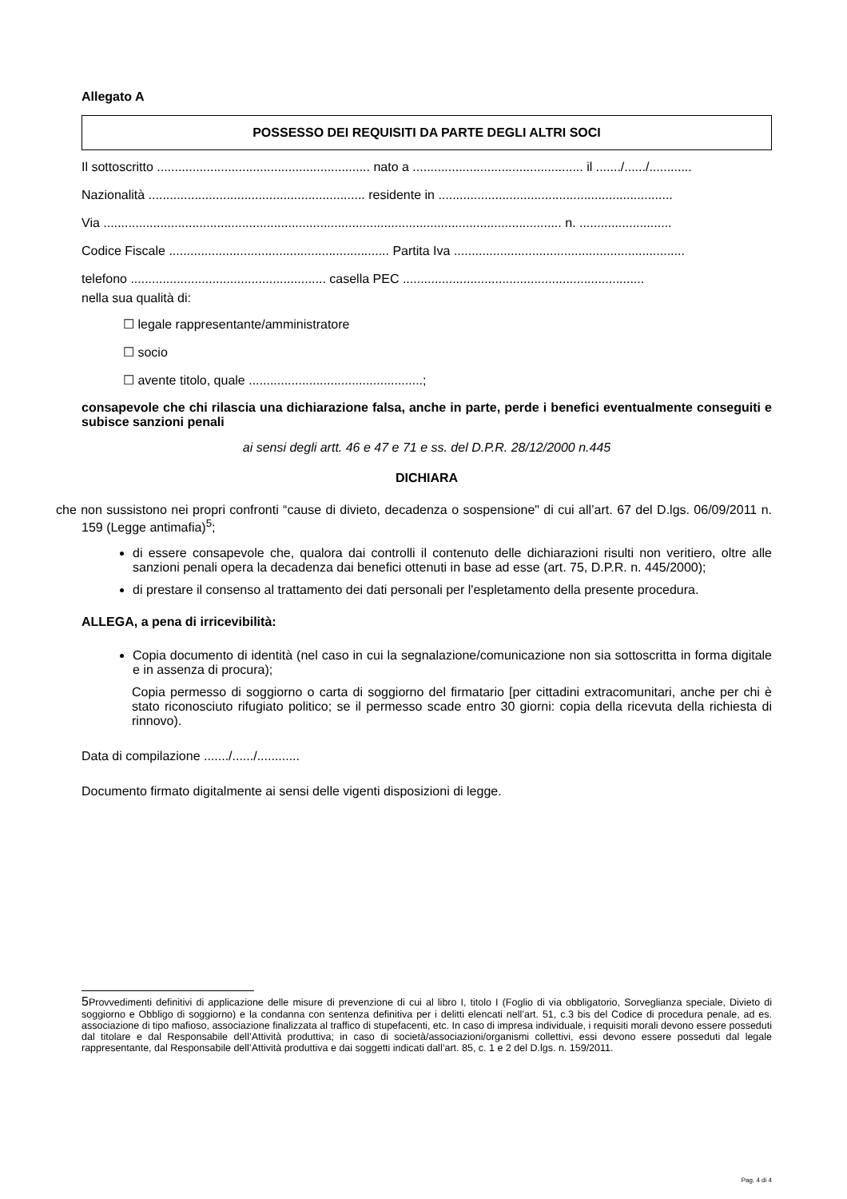Allegato A
POSSESSO DEI REQUISITI DA PARTE DEGLI ALTRI SOCI
Il sottoscritto ............................................................ nato a ................................................ il ......./....../............
Nazionalità ............................................................. residente in ..................................................................
Via ................................................................................................................................. n. ..........................
Codice Fiscale .............................................................. Partita Iva .................................................................
telefono ....................................................... casella PEC ....................................................................
nella sua qualità di:
☐ legale rappresentante/amministratore
☐ socio
☐ avente titolo, quale .................................................;
consapevole che chi rilascia una dichiarazione falsa, anche in parte, perde i benefici eventualmente conseguiti e subisce sanzioni penali
ai sensi degli artt. 46 e 47 e 71 e ss. del D.P.R. 28/12/2000 n.445
DICHIARA
che non sussistono nei propri confronti “cause di divieto, decadenza o sospensione" di cui all’art. 67 del D.lgs. 06/09/2011 n. 159 (Legge antimafia)<sup>5</sup>;
di essere consapevole che, qualora dai controlli il contenuto delle dichiarazioni risulti non veritiero, oltre alle sanzioni penali opera la decadenza dai benefici ottenuti in base ad esse (art. 75, D.P.R. n. 445/2000);
di prestare il consenso al trattamento dei dati personali per l'espletamento della presente procedura.
ALLEGA, a pena di irricevibilità:
Copia documento di identità (nel caso in cui la segnalazione/comunicazione non sia sottoscritta in forma digitale e in assenza di procura);
Copia permesso di soggiorno o carta di soggiorno del firmatario [per cittadini extracomunitari, anche per chi è stato riconosciuto rifugiato politico; se il permesso scade entro 30 giorni: copia della ricevuta della richiesta di rinnovo).
Data di compilazione ......./....../............
Documento firmato digitalmente ai sensi delle vigenti disposizioni di legge.
5 Provvedimenti definitivi di applicazione delle misure di prevenzione di cui al libro I, titolo I (Foglio di via obbligatorio, Sorveglianza speciale, Divieto di soggiorno e Obbligo di soggiorno) e la condanna con sentenza definitiva per i delitti elencati nell’art. 51, c.3 bis del Codice di procedura penale, ad es. associazione di tipo mafioso, associazione finalizzata al traffico di stupefacenti, etc. In caso di impresa individuale, i requisiti morali devono essere posseduti dal titolare e dal Responsabile dell’Attività produttiva; in caso di società/associazioni/organismi collettivi, essi devono essere posseduti dal legale rappresentante, dal Responsabile dell’Attività produttiva e dai soggetti indicati dall’art. 85, c. 1 e 2 del D.lgs. n. 159/2011.
Pag. 4 di 4